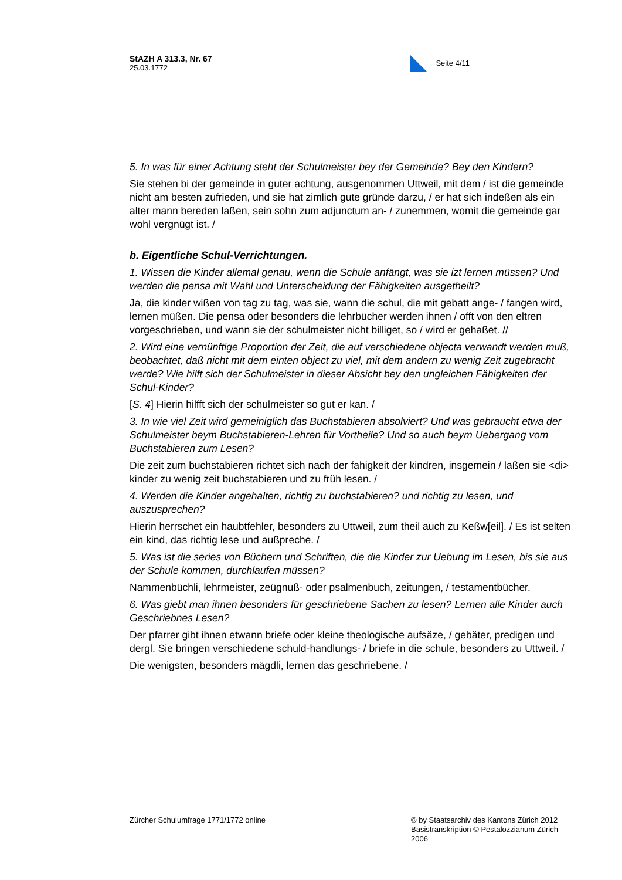StAZH A 313.3, Nr. 67
25.03.1772
Seite 4/11
5. In was für einer Achtung steht der Schulmeister bey der Gemeinde? Bey den Kindern?
Sie stehen bi der gemeinde in guter achtung, ausgenommen Uttweil, mit dem / ist die gemeinde nicht am besten zufrieden, und sie hat zimlich gute gründe darzu, / er hat sich indeßen als ein alter mann bereden laßen, sein sohn zum adjunctum an- / zunemmen, womit die gemeinde gar wohl vergnügt ist. /
b. Eigentliche Schul-Verrichtungen.
1. Wissen die Kinder allemal genau, wenn die Schule anfängt, was sie izt lernen müssen? Und werden die pensa mit Wahl und Unterscheidung der Fähigkeiten ausgetheilt?
Ja, die kinder wißen von tag zu tag, was sie, wann die schul, die mit gebatt ange- / fangen wird, lernen müßen. Die pensa oder besonders die lehrbücher werden ihnen / offt von den eltren vorgeschrieben, und wann sie der schulmeister nicht billiget, so / wird er gehaßet. //
2. Wird eine vernünftige Proportion der Zeit, die auf verschiedene objecta verwandt werden muß, beobachtet, daß nicht mit dem einten object zu viel, mit dem andern zu wenig Zeit zugebracht werde? Wie hilft sich der Schulmeister in dieser Absicht bey den ungleichen Fähigkeiten der Schul-Kinder?
[S. 4] Hierin hilfft sich der schulmeister so gut er kan. /
3. In wie viel Zeit wird gemeiniglich das Buchstabieren absolviert? Und was gebraucht etwa der Schulmeister beym Buchstabieren-Lehren für Vortheile? Und so auch beym Uebergang vom Buchstabieren zum Lesen?
Die zeit zum buchstabieren richtet sich nach der fahigkeit der kindren, insgemein / laßen sie <di> kinder zu wenig zeit buchstabieren und zu früh lesen. /
4. Werden die Kinder angehalten, richtig zu buchstabieren? und richtig zu lesen, und auszusprechen?
Hierin herrschet ein haubtfehler, besonders zu Uttweil, zum theil auch zu Keßw[eil]. / Es ist selten ein kind, das richtig lese und außpreche. /
5. Was ist die series von Büchern und Schriften, die die Kinder zur Uebung im Lesen, bis sie aus der Schule kommen, durchlaufen müssen?
Nammenbüchli, lehrmeister, zeügnuß- oder psalmenbuch, zeitungen, / testamentbücher.
6. Was giebt man ihnen besonders für geschriebene Sachen zu lesen? Lernen alle Kinder auch Geschriebnes Lesen?
Der pfarrer gibt ihnen etwann briefe oder kleine theologische aufsäze, / gebäter, predigen und dergl. Sie bringen verschiedene schuld-handlungs- / briefe in die schule, besonders zu Uttweil. /
Die wenigsten, besonders mägdli, lernen das geschriebene. /
Zürcher Schulumfrage 1771/1772 online
© by Staatsarchiv des Kantons Zürich 2012
Basistranskription © Pestalozzianum Zürich 2006